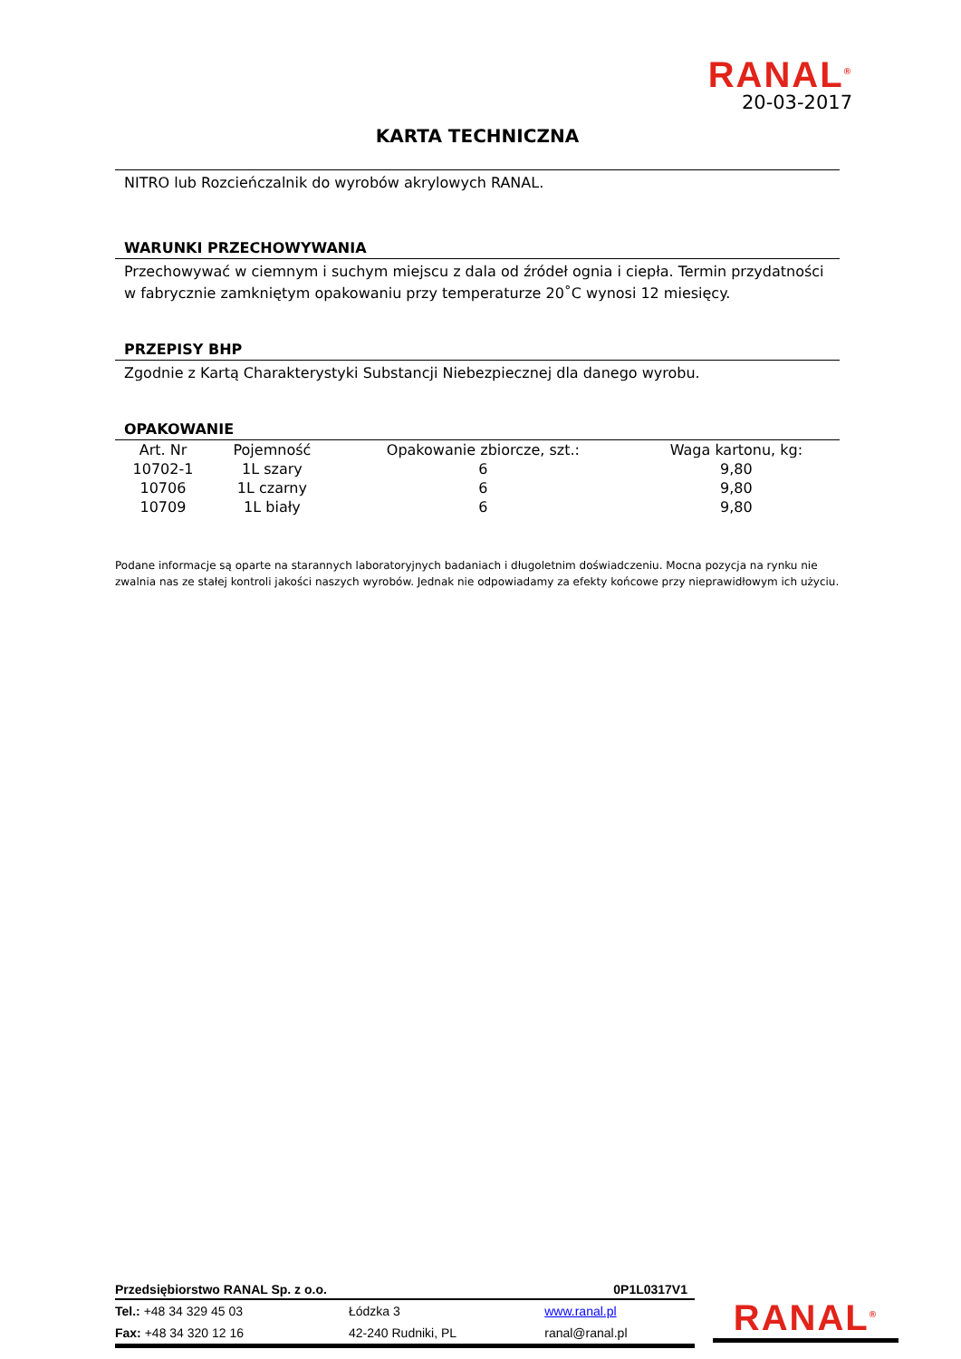RANAL<sup>®</sup>
20-03-2017
KARTA TECHNICZNA
NITRO lub Rozcieńczalnik do wyrobów akrylowych RANAL.
WARUNKI PRZECHOWYWANIA
Przechowywać w ciemnym i suchym miejscu z dala od źródeł ognia i ciepła. Termin przydatności w fabrycznie zamkniętym opakowaniu przy temperaturze 20˚C wynosi 12 miesięcy.
PRZEPISY BHP
Zgodnie z Kartą Charakterystyki Substancji Niebezpiecznej dla danego wyrobu.
OPAKOWANIE
| Art. Nr | Pojemność | Opakowanie zbiorcze, szt.: | Waga kartonu, kg: |
| --- | --- | --- | --- |
| 10702-1 | 1L szary | 6 | 9,80 |
| 10706 | 1L czarny | 6 | 9,80 |
| 10709 | 1L biały | 6 | 9,80 |
Podane informacje są oparte na starannych laboratoryjnych badaniach i długoletnim doświadczeniu. Mocna pozycja na rynku nie zwalnia nas ze stałej kontroli jakości naszych wyrobów. Jednak nie odpowiadamy za efekty końcowe przy nieprawidłowym ich użyciu.
Przedsiębiorstwo RANAL Sp. z o.o. 0P1L0317V1
| Tel.: +48 34 329 45 03 | Łódzka 3 | www.ranal.pl |
| Fax: +48 34 320 12 16 | 42-240 Rudniki, PL | ranal@ranal.pl |
RANAL<sup>®</sup>